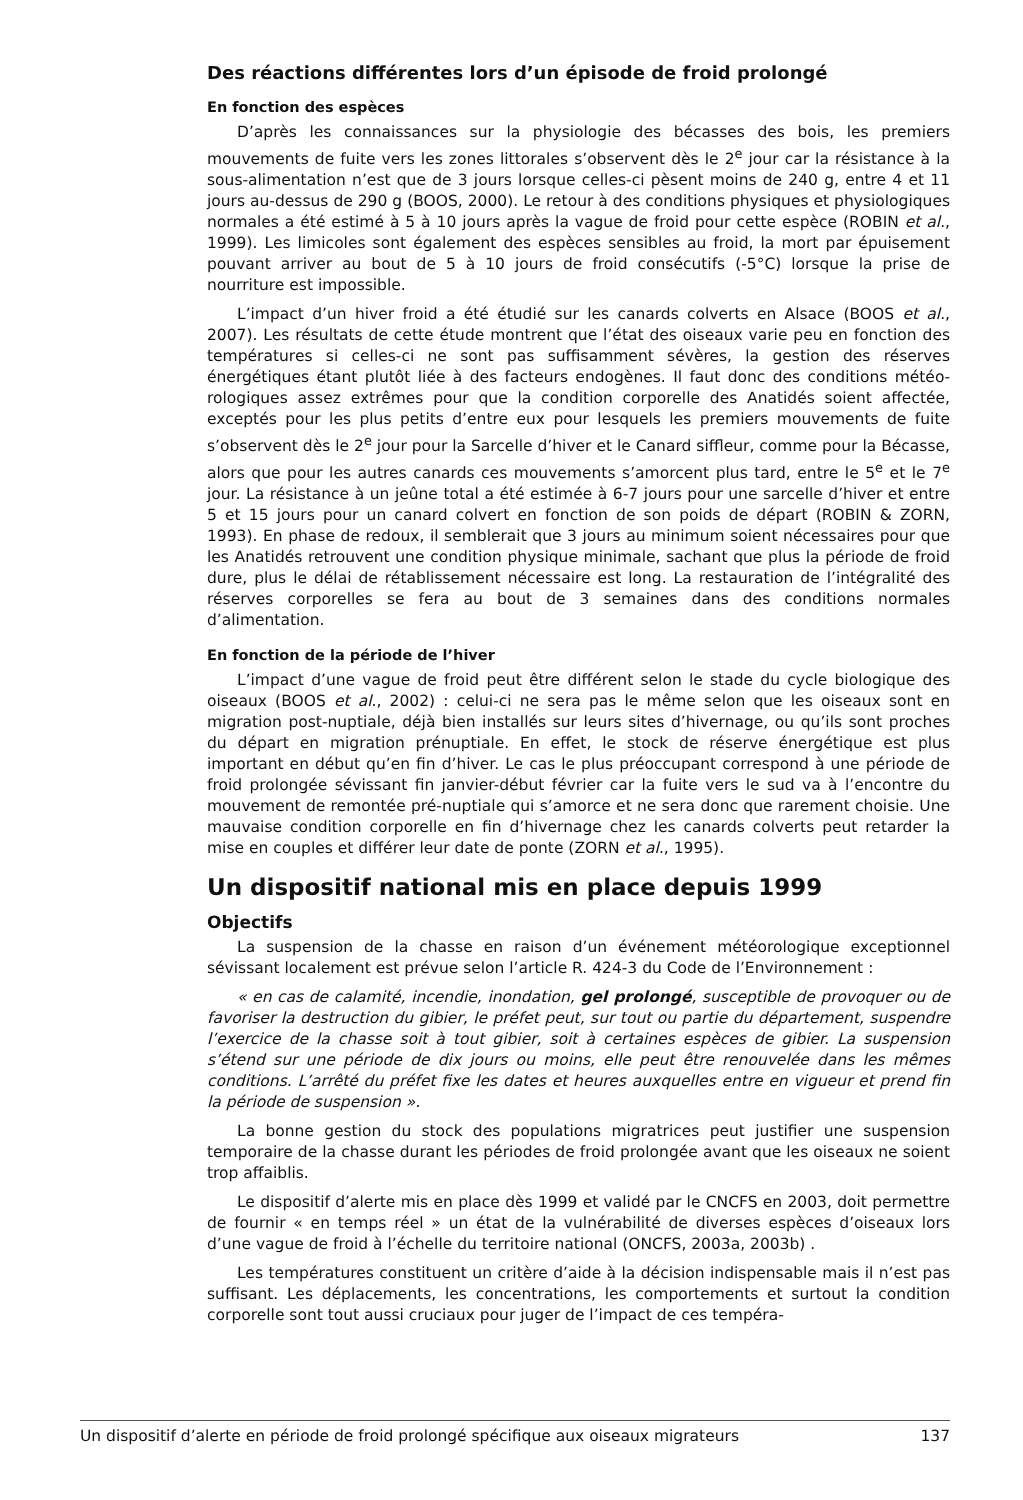Des réactions différentes lors d’un épisode de froid prolongé
En fonction des espèces
D’après les connaissances sur la physiologie des bécasses des bois, les premiers mouvements de fuite vers les zones littorales s’observent dès le 2<sup>e</sup> jour car la résistance à la sous-alimentation n’est que de 3 jours lorsque celles-ci pèsent moins de 240 g, entre 4 et 11 jours au-dessus de 290 g (BOOS, 2000). Le retour à des conditions physiques et physiologiques normales a été estimé à 5 à 10 jours après la vague de froid pour cette espèce (ROBIN et al., 1999). Les limicoles sont également des espèces sensibles au froid, la mort par épuisement pouvant arriver au bout de 5 à 10 jours de froid consécutifs (-5°C) lorsque la prise de nourriture est impossible.
L’impact d’un hiver froid a été étudié sur les canards colverts en Alsace (BOOS et al., 2007). Les résultats de cette étude montrent que l’état des oiseaux varie peu en fonction des températures si celles-ci ne sont pas suffisamment sévères, la gestion des réserves énergétiques étant plutôt liée à des facteurs endogènes. Il faut donc des conditions météo­rologiques assez extrêmes pour que la condition corporelle des Anatidés soient affectée, exceptés pour les plus petits d’entre eux pour lesquels les premiers mouvements de fuite s’observent dès le 2<sup>e</sup> jour pour la Sarcelle d’hiver et le Canard siffleur, comme pour la Bécasse, alors que pour les autres canards ces mouvements s’amorcent plus tard, entre le 5<sup>e</sup> et le 7<sup>e</sup> jour. La résistance à un jeûne total a été estimée à 6-7 jours pour une sarcelle d’hiver et entre 5 et 15 jours pour un canard colvert en fonction de son poids de départ (ROBIN & ZORN, 1993). En phase de redoux, il semblerait que 3 jours au minimum soient nécessaires pour que les Anatidés retrouvent une condition physique minimale, sachant que plus la période de froid dure, plus le délai de rétablissement nécessaire est long. La restauration de l’intégralité des réserves corporelles se fera au bout de 3 semaines dans des conditions normales d’alimentation.
En fonction de la période de l’hiver
L’impact d’une vague de froid peut être différent selon le stade du cycle biologique des oiseaux (BOOS et al., 2002) : celui-ci ne sera pas le même selon que les oiseaux sont en migration post-nuptiale, déjà bien installés sur leurs sites d’hivernage, ou qu’ils sont proches du départ en migration prénuptiale. En effet, le stock de réserve énergétique est plus important en début qu’en fin d’hiver. Le cas le plus préoccupant correspond à une période de froid prolongée sévissant fin janvier-début février car la fuite vers le sud va à l’encontre du mouvement de remontée pré-nuptiale qui s’amorce et ne sera donc que rarement choisie. Une mauvaise condition corporelle en fin d’hivernage chez les canards colverts peut retarder la mise en couples et différer leur date de ponte (ZORN et al., 1995).
Un dispositif national mis en place depuis 1999
Objectifs
La suspension de la chasse en raison d’un événement météorologique exceptionnel sévissant localement est prévue selon l’article R. 424-3 du Code de l’Environnement :
« en cas de calamité, incendie, inondation, gel prolongé, susceptible de provoquer ou de favoriser la destruction du gibier, le préfet peut, sur tout ou partie du département, suspendre l’exercice de la chasse soit à tout gibier, soit à certaines espèces de gibier. La suspension s’étend sur une période de dix jours ou moins, elle peut être renouvelée dans les mêmes conditions. L’arrêté du préfet fixe les dates et heures auxquelles entre en vigueur et prend fin la période de suspension ».
La bonne gestion du stock des populations migratrices peut justifier une suspension temporaire de la chasse durant les périodes de froid prolongée avant que les oiseaux ne soient trop affaiblis.
Le dispositif d’alerte mis en place dès 1999 et validé par le CNCFS en 2003, doit per­mettre de fournir « en temps réel » un état de la vulnérabilité de diverses espèces d’oiseaux lors d’une vague de froid à l’échelle du territoire national (ONCFS, 2003a, 2003b) .
Les températures constituent un critère d’aide à la décision indispensable mais il n’est pas suffisant. Les déplacements, les concentrations, les comportements et surtout la condition corporelle sont tout aussi cruciaux pour juger de l’impact de ces tempéra-
Un dispositif d’alerte en période de froid prolongé spécifique aux oiseaux migrateurs 137